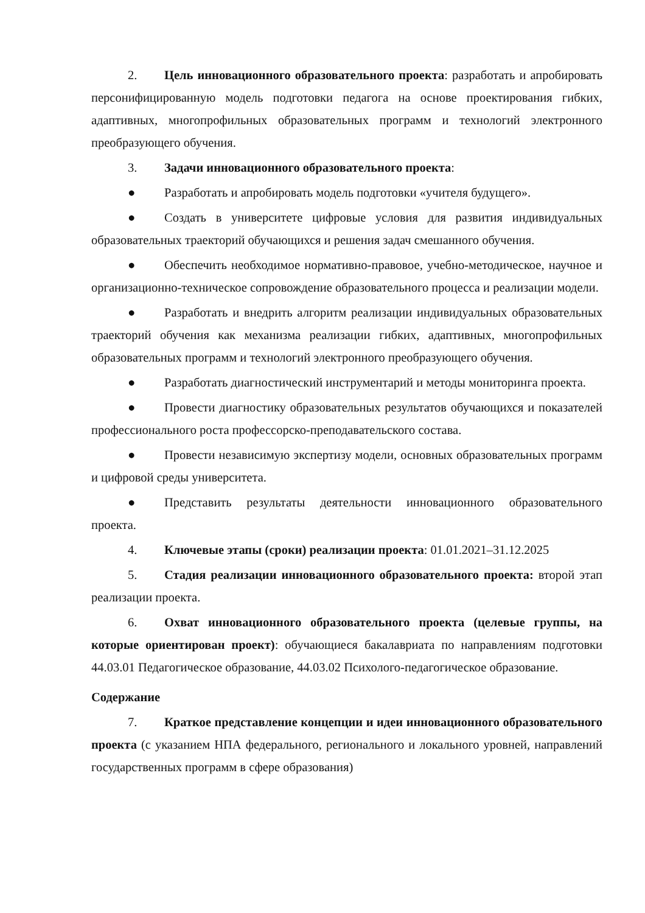2. Цель инновационного образовательного проекта: разработать и апробировать персонифицированную модель подготовки педагога на основе проектирования гибких, адаптивных, многопрофильных образовательных программ и технологий электронного преобразующего обучения.
3. Задачи инновационного образовательного проекта:
● Разработать и апробировать модель подготовки «учителя будущего».
● Создать в университете цифровые условия для развития индивидуальных образовательных траекторий обучающихся и решения задач смешанного обучения.
● Обеспечить необходимое нормативно-правовое, учебно-методическое, научное и организационно-техническое сопровождение образовательного процесса и реализации модели.
● Разработать и внедрить алгоритм реализации индивидуальных образовательных траекторий обучения как механизма реализации гибких, адаптивных, многопрофильных образовательных программ и технологий электронного преобразующего обучения.
● Разработать диагностический инструментарий и методы мониторинга проекта.
● Провести диагностику образовательных результатов обучающихся и показателей профессионального роста профессорско-преподавательского состава.
● Провести независимую экспертизу модели, основных образовательных программ и цифровой среды университета.
● Представить результаты деятельности инновационного образовательного проекта.
4. Ключевые этапы (сроки) реализации проекта: 01.01.2021–31.12.2025
5. Стадия реализации инновационного образовательного проекта: второй этап реализации проекта.
6. Охват инновационного образовательного проекта (целевые группы, на которые ориентирован проект): обучающиеся бакалавриата по направлениям подготовки 44.03.01 Педагогическое образование, 44.03.02 Психолого-педагогическое образование.
Содержание
7. Краткое представление концепции и идеи инновационного образовательного проекта (с указанием НПА федерального, регионального и локального уровней, направлений государственных программ в сфере образования)